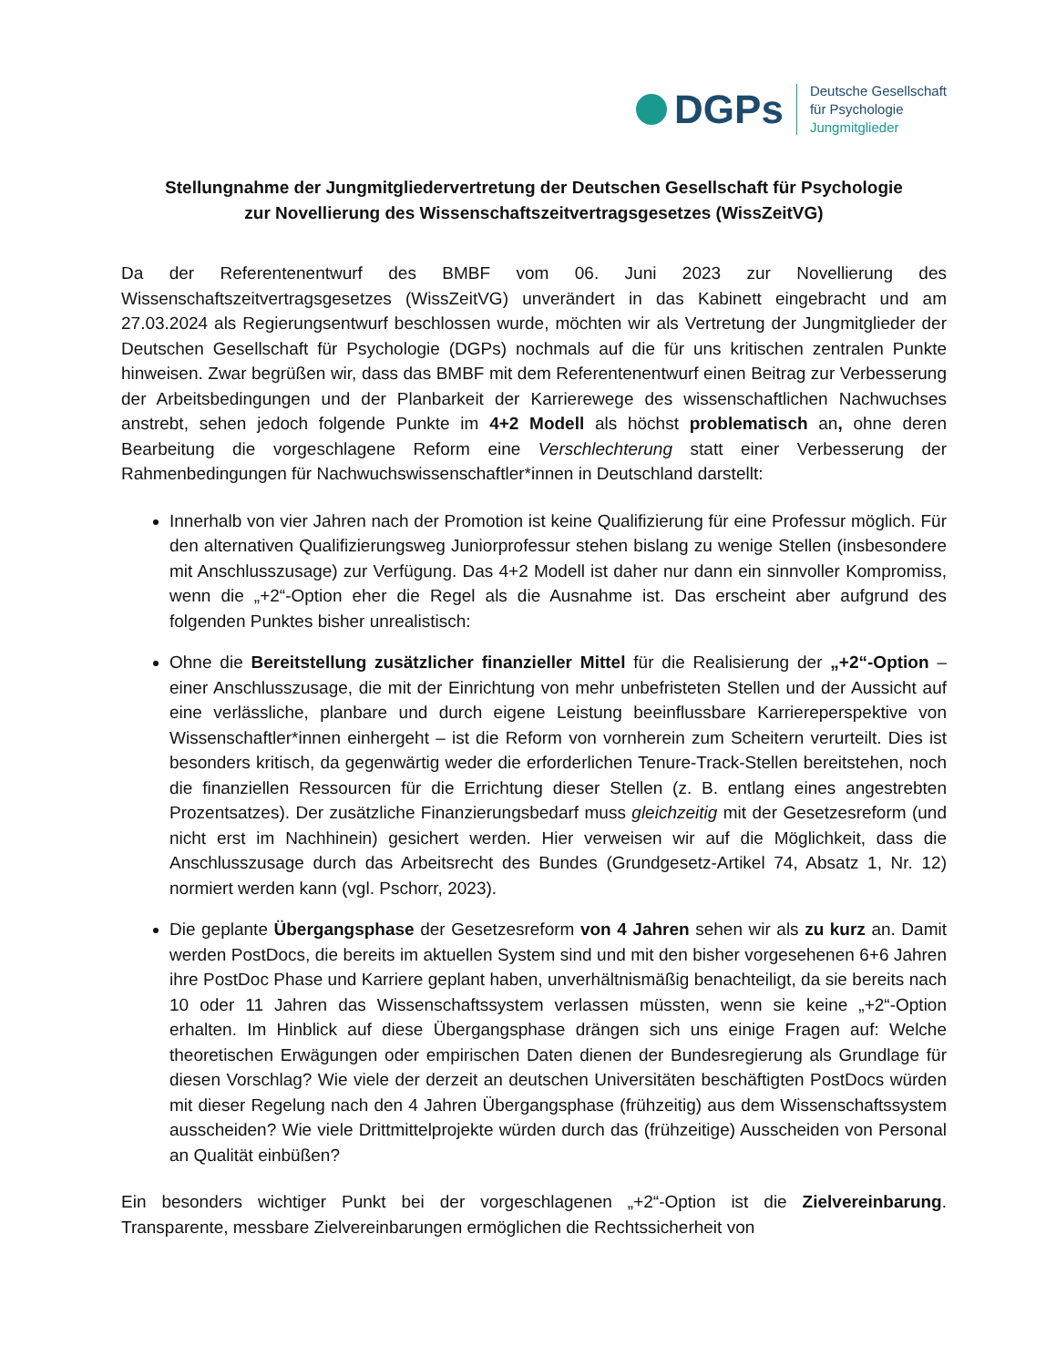DGPs
Deutsche Gesellschaft
für Psychologie
Jungmitglieder
Stellungnahme der Jungmitgliedervertretung der Deutschen Gesellschaft für Psychologie
zur Novellierung des Wissenschaftszeitvertragsgesetzes (WissZeitVG)
Da der Referentenentwurf des BMBF vom 06. Juni 2023 zur Novellierung des Wissenschaftszeitvertragsgesetzes (WissZeitVG) unverändert in das Kabinett eingebracht und am 27.03.2024 als Regierungsentwurf beschlossen wurde, möchten wir als Vertretung der Jungmitglieder der Deutschen Gesellschaft für Psychologie (DGPs) nochmals auf die für uns kritischen zentralen Punkte hinweisen. Zwar begrüßen wir, dass das BMBF mit dem Referentenentwurf einen Beitrag zur Verbesserung der Arbeitsbedingungen und der Planbarkeit der Karrierewege des wissenschaftlichen Nachwuchses anstrebt, sehen jedoch folgende Punkte im 4+2 Modell als höchst problematisch an, ohne deren Bearbeitung die vorgeschlagene Reform eine Verschlechterung statt einer Verbesserung der Rahmenbedingungen für Nachwuchswissenschaftler*innen in Deutschland darstellt:
Innerhalb von vier Jahren nach der Promotion ist keine Qualifizierung für eine Professur möglich. Für den alternativen Qualifizierungsweg Juniorprofessur stehen bislang zu wenige Stellen (insbesondere mit Anschlusszusage) zur Verfügung. Das 4+2 Modell ist daher nur dann ein sinnvoller Kompromiss, wenn die „+2“-Option eher die Regel als die Ausnahme ist. Das erscheint aber aufgrund des folgenden Punktes bisher unrealistisch:
Ohne die Bereitstellung zusätzlicher finanzieller Mittel für die Realisierung der „+2“-Option – einer Anschlusszusage, die mit der Einrichtung von mehr unbefristeten Stellen und der Aussicht auf eine verlässliche, planbare und durch eigene Leistung beeinflussbare Karriereperspektive von Wissenschaftler*innen einhergeht – ist die Reform von vornherein zum Scheitern verurteilt. Dies ist besonders kritisch, da gegenwärtig weder die erforderlichen Tenure-Track-Stellen bereitstehen, noch die finanziellen Ressourcen für die Errichtung dieser Stellen (z. B. entlang eines angestrebten Prozentsatzes). Der zusätzliche Finanzierungsbedarf muss gleichzeitig mit der Gesetzesreform (und nicht erst im Nachhinein) gesichert werden. Hier verweisen wir auf die Möglichkeit, dass die Anschlusszusage durch das Arbeitsrecht des Bundes (Grundgesetz-Artikel 74, Absatz 1, Nr. 12) normiert werden kann (vgl. Pschorr, 2023).
Die geplante Übergangsphase der Gesetzesreform von 4 Jahren sehen wir als zu kurz an. Damit werden PostDocs, die bereits im aktuellen System sind und mit den bisher vorgesehenen 6+6 Jahren ihre PostDoc Phase und Karriere geplant haben, unverhältnismäßig benachteiligt, da sie bereits nach 10 oder 11 Jahren das Wissenschaftssystem verlassen müssten, wenn sie keine „+2“-Option erhalten. Im Hinblick auf diese Übergangsphase drängen sich uns einige Fragen auf: Welche theoretischen Erwägungen oder empirischen Daten dienen der Bundesregierung als Grundlage für diesen Vorschlag? Wie viele der derzeit an deutschen Universitäten beschäftigten PostDocs würden mit dieser Regelung nach den 4 Jahren Übergangsphase (frühzeitig) aus dem Wissenschaftssystem ausscheiden? Wie viele Drittmittelprojekte würden durch das (frühzeitige) Ausscheiden von Personal an Qualität einbüßen?
Ein besonders wichtiger Punkt bei der vorgeschlagenen „+2“-Option ist die Zielvereinbarung. Transparente, messbare Zielvereinbarungen ermöglichen die Rechtssicherheit von